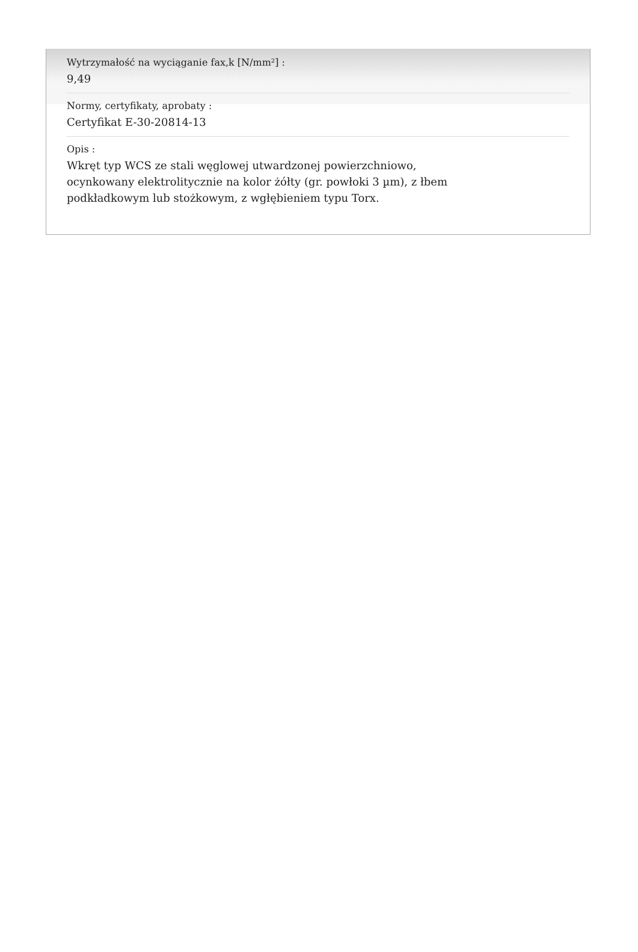Wytrzymałość na wyciąganie fax,k [N/mm²] :
9,49
Normy, certyfikaty, aprobaty :
Certyfikat E-30-20814-13
Opis :
Wkręt typ WCS ze stali węglowej utwardzonej powierzchniowo,
ocynkowany elektrolitycznie na kolor żółty (gr. powłoki 3 µm), z łbem
podkładkowym lub stożkowym, z wgłębieniem typu Torx.